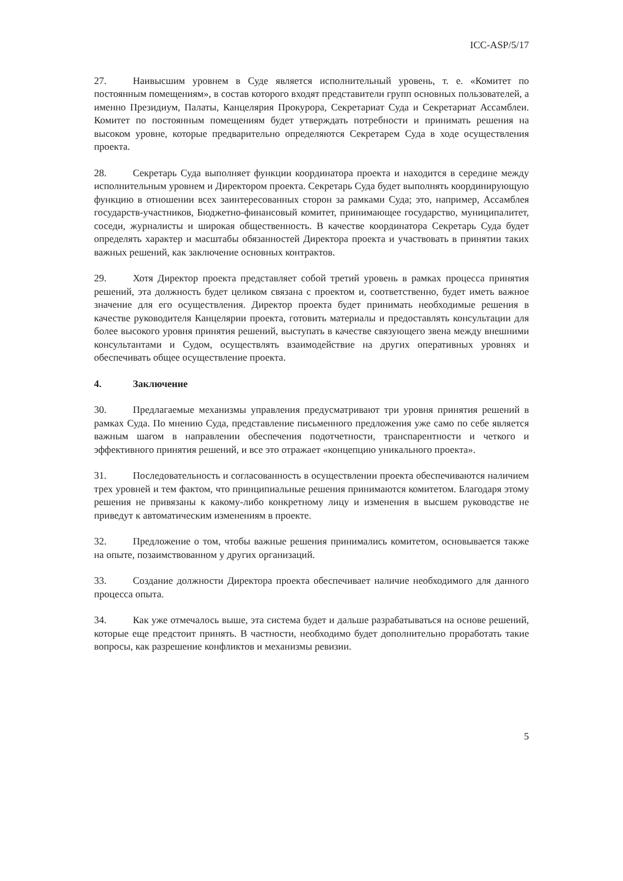ICC-ASP/5/17
27. Наивысшим уровнем в Суде является исполнительный уровень, т. е. «Комитет по постоянным помещениям», в состав которого входят представители групп основных пользователей, а именно Президиум, Палаты, Канцелярия Прокурора, Секретариат Суда и Секретариат Ассамблеи. Комитет по постоянным помещениям будет утверждать потребности и принимать решения на высоком уровне, которые предварительно определяются Секретарем Суда в ходе осуществления проекта.
28. Секретарь Суда выполняет функции координатора проекта и находится в середине между исполнительным уровнем и Директором проекта. Секретарь Суда будет выполнять координирующую функцию в отношении всех заинтересованных сторон за рамками Суда; это, например, Ассамблея государств-участников, Бюджетно-финансовый комитет, принимающее государство, муниципалитет, соседи, журналисты и широкая общественность. В качестве координатора Секретарь Суда будет определять характер и масштабы обязанностей Директора проекта и участвовать в принятии таких важных решений, как заключение основных контрактов.
29. Хотя Директор проекта представляет собой третий уровень в рамках процесса принятия решений, эта должность будет целиком связана с проектом и, соответственно, будет иметь важное значение для его осуществления. Директор проекта будет принимать необходимые решения в качестве руководителя Канцелярии проекта, готовить материалы и предоставлять консультации для более высокого уровня принятия решений, выступать в качестве связующего звена между внешними консультантами и Судом, осуществлять взаимодействие на других оперативных уровнях и обеспечивать общее осуществление проекта.
4. Заключение
30. Предлагаемые механизмы управления предусматривают три уровня принятия решений в рамках Суда. По мнению Суда, представление письменного предложения уже само по себе является важным шагом в направлении обеспечения подотчетности, транспарентности и четкого и эффективного принятия решений, и все это отражает «концепцию уникального проекта».
31. Последовательность и согласованность в осуществлении проекта обеспечиваются наличием трех уровней и тем фактом, что принципиальные решения принимаются комитетом. Благодаря этому решения не привязаны к какому-либо конкретному лицу и изменения в высшем руководстве не приведут к автоматическим изменениям в проекте.
32. Предложение о том, чтобы важные решения принимались комитетом, основывается также на опыте, позаимствованном у других организаций.
33. Создание должности Директора проекта обеспечивает наличие необходимого для данного процесса опыта.
34. Как уже отмечалось выше, эта система будет и дальше разрабатываться на основе решений, которые еще предстоит принять. В частности, необходимо будет дополнительно проработать такие вопросы, как разрешение конфликтов и механизмы ревизии.
5